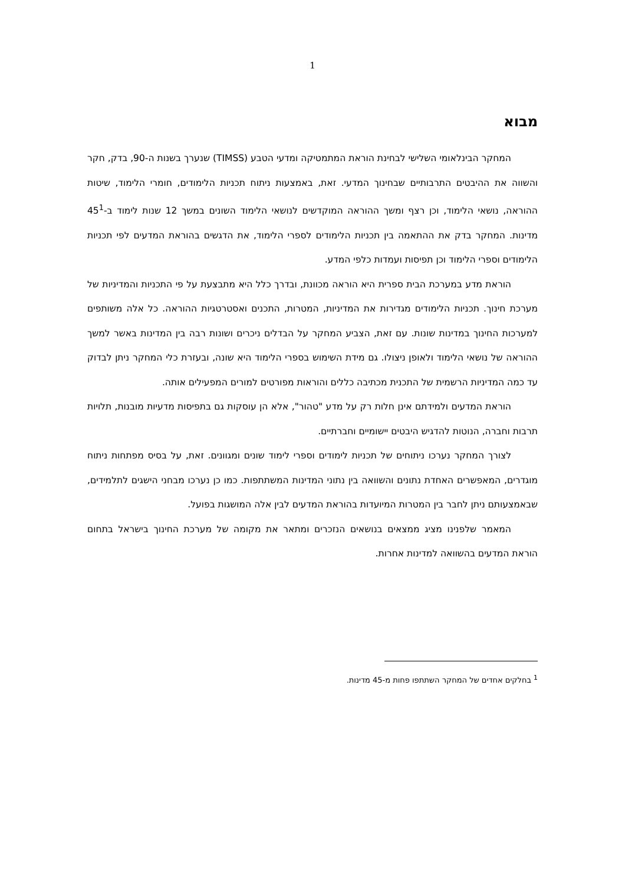1
מבוא
המחקר הבינלאומי השלישי לבחינת הוראת המתמטיקה ומדעי הטבע (TIMSS) שנערך בשנות ה-90, בדק, חקר והשווה את ההיבטים התרבותיים שבחינוך המדעי. זאת, באמצעות ניתוח תכניות הלימודים, חומרי הלימוד, שיטות ההוראה, נושאי הלימוד, וכן רצף ומשך ההוראה המוקדשים לנושאי הלימוד השונים במשך 12 שנות לימוד ב-45<sup>1</sup> מדינות. המחקר בדק את ההתאמה בין תכניות הלימודים לספרי הלימוד, את הדגשים בהוראת המדעים לפי תכניות הלימודים וספרי הלימוד וכן תפיסות ועמדות כלפי המדע.
הוראת מדע במערכת הבית ספרית היא הוראה מכוונת, ובדרך כלל היא מתבצעת על פי התכניות והמדיניות של מערכת חינוך. תכניות הלימודים מגדירות את המדיניות, המטרות, התכנים ואסטרטגיות ההוראה. כל אלה משותפים למערכות החינוך במדינות שונות. עם זאת, הצביע המחקר על הבדלים ניכרים ושונות רבה בין המדינות באשר למשך ההוראה של נושאי הלימוד ולאופן ניצולו. גם מידת השימוש בספרי הלימוד היא שונה, ובעזרת כלי המחקר ניתן לבדוק עד כמה המדיניות הרשמית של התכנית מכתיבה כללים והוראות מפורטים למורים המפעילים אותה.
הוראת המדעים ולמידתם אינן חלות רק על מדע "טהור", אלא הן עוסקות גם בתפיסות מדעיות מובנות, תלויות תרבות וחברה, הנוטות להדגיש היבטים יישומיים וחברתיים.
לצורך המחקר נערכו ניתוחים של תכניות לימודים וספרי לימוד שונים ומגוונים. זאת, על בסיס מפתחות ניתוח מוגדרים, המאפשרים האחדת נתונים והשוואה בין נתוני המדינות המשתתפות. כמו כן נערכו מבחני הישגים לתלמידים, שבאמצעותם ניתן לחבר בין המטרות המיועדות בהוראת המדעים לבין אלה המושגות בפועל.
המאמר שלפנינו מציג ממצאים בנושאים הנזכרים ומתאר את מקומה של מערכת החינוך בישראל בתחום הוראת המדעים בהשוואה למדינות אחרות.
<sup>1</sup> בחלקים אחדים של המחקר השתתפו פחות מ-45 מדינות.